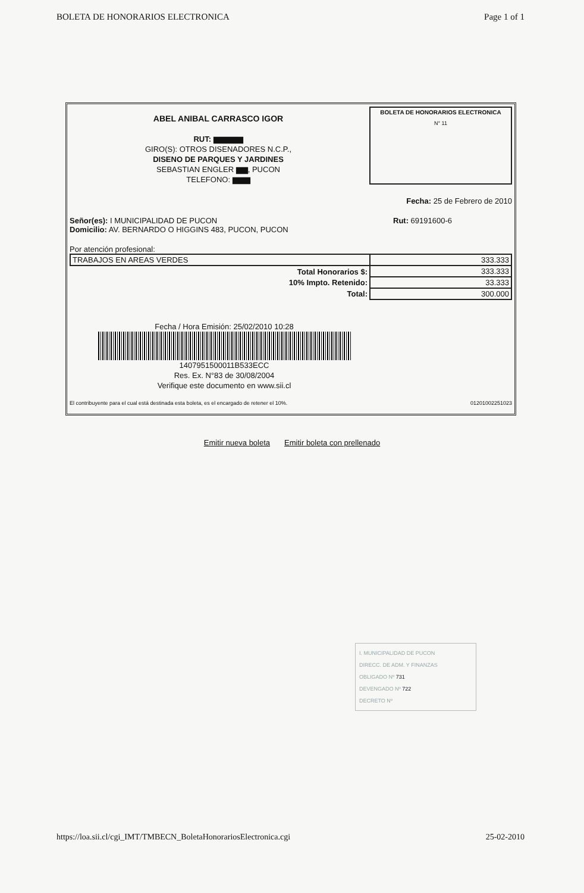BOLETA DE HONORARIOS ELECTRONICA Page 1 of 1
ABEL ANIBAL CARRASCO IGOR
RUT: ▆▆▆▆▆
GIRO(S): OTROS DISENADORES N.C.P.,
DISENO DE PARQUES Y JARDINES
SEBASTIAN ENGLER ▆▆, PUCON
TELEFONO: ▆▆▆
BOLETA DE HONORARIOS ELECTRONICA
N° 11
Fecha: 25 de Febrero de 2010
Señor(es): I MUNICIPALIDAD DE PUCON
Domicilio: AV. BERNARDO O HIGGINS 483, PUCON, PUCON
Rut: 69191600-6
Por atención profesional:
| TRABAJOS EN AREAS VERDES | 333.333 |
| Total Honorarios $: | 333.333 |
| 10% Impto. Retenido: | 33.333 |
| Total: | 300.000 |
Fecha / Hora Emisión: 25/02/2010 10:28
1407951500011B533ECC
Res. Ex. N°83 de 30/08/2004
Verifique este documento en www.sii.cl
El contribuyente para el cual está destinada esta boleta, es el encargado de retener el 10%. 01201002251023
Emitir nueva boleta Emitir boleta con prellenado
I. MUNICIPALIDAD DE PUCON
DIRECC. DE ADM. Y FINANZAS
OBLIGADO Nº 731
DEVENGADO Nº 722
DECRETO Nº
https://loa.sii.cl/cgi_IMT/TMBECN_BoletaHonorariosElectronica.cgi 25-02-2010